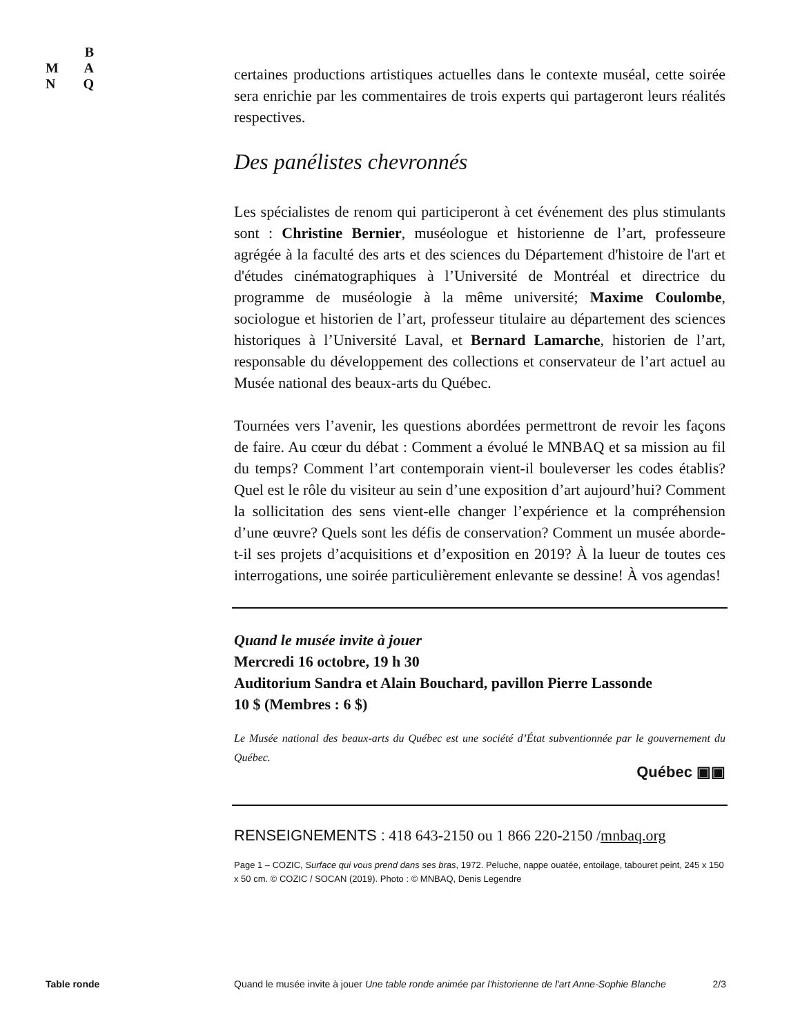B
M A
N Q
certaines productions artistiques actuelles dans le contexte muséal, cette soirée sera enrichie par les commentaires de trois experts qui partageront leurs réalités respectives.
Des panélistes chevronnés
Les spécialistes de renom qui participeront à cet événement des plus stimulants sont : Christine Bernier, muséologue et historienne de l’art, professeure agrégée à la faculté des arts et des sciences du Département d'histoire de l'art et d'études cinématographiques à l’Université de Montréal et directrice du programme de muséologie à la même université; Maxime Coulombe, sociologue et historien de l’art, professeur titulaire au département des sciences historiques à l’Université Laval, et Bernard Lamarche, historien de l’art, responsable du développement des collections et conservateur de l’art actuel au Musée national des beaux-arts du Québec.
Tournées vers l’avenir, les questions abordées permettront de revoir les façons de faire. Au cœur du débat : Comment a évolué le MNBAQ et sa mission au fil du temps? Comment l’art contemporain vient-il bouleverser les codes établis? Quel est le rôle du visiteur au sein d’une exposition d’art aujourd’hui? Comment la sollicitation des sens vient-elle changer l’expérience et la compréhension d’une œuvre? Quels sont les défis de conservation? Comment un musée aborde-t-il ses projets d’acquisitions et d’exposition en 2019? À la lueur de toutes ces interrogations, une soirée particulièrement enlevante se dessine! À vos agendas!
Quand le musée invite à jouer
Mercredi 16 octobre, 19 h 30
Auditorium Sandra et Alain Bouchard, pavillon Pierre Lassonde
10 $ (Membres : 6 $)
Le Musée national des beaux-arts du Québec est une société d’État subventionnée par le gouvernement du Québec.
Québec ▣▣
RENSEIGNEMENTS : 418 643-2150 ou 1 866 220-2150 /mnbaq.org
Page 1 – COZIC, Surface qui vous prend dans ses bras, 1972. Peluche, nappe ouatée, entoilage, tabouret peint, 245 x 150 x 50 cm. © COZIC / SOCAN (2019). Photo : © MNBAQ, Denis Legendre
Table ronde Quand le musée invite à jouer Une table ronde animée par l'historienne de l'art Anne-Sophie Blanche 2/3